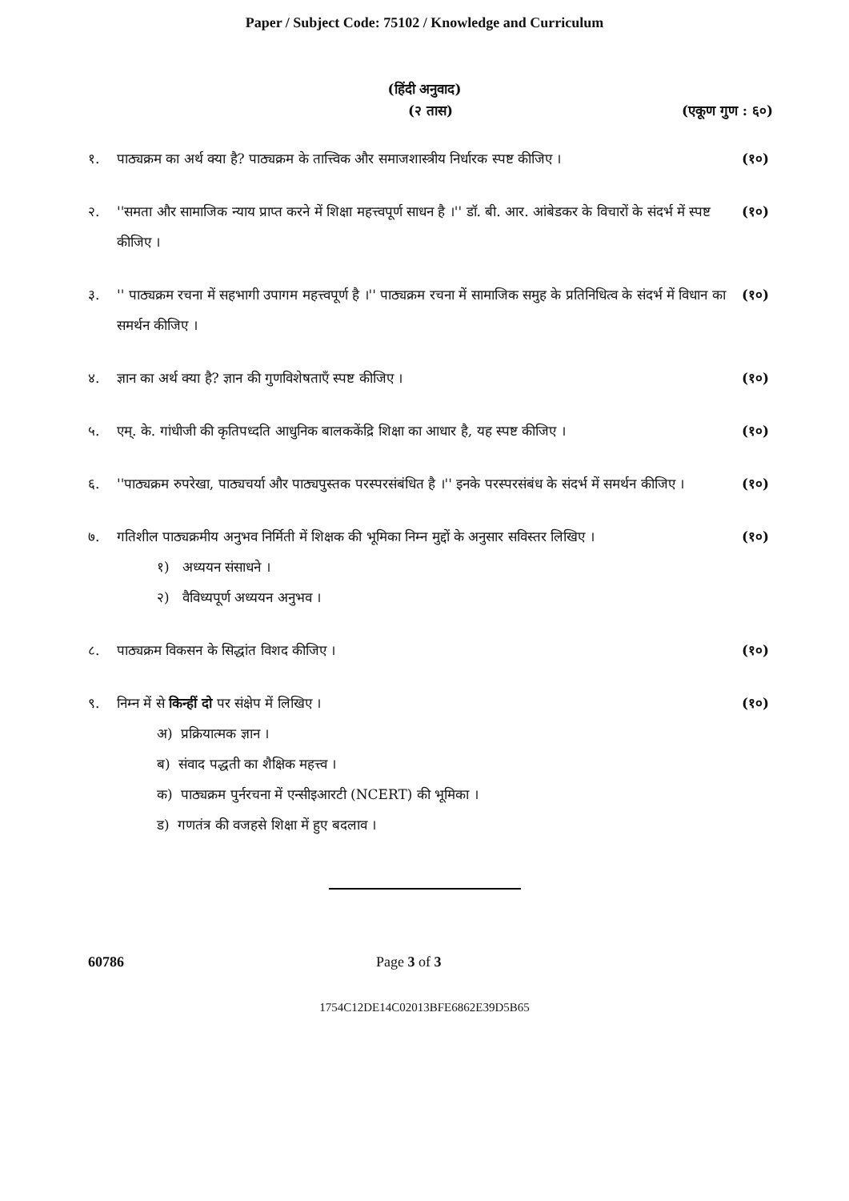Paper / Subject Code: 75102 / Knowledge and Curriculum
(हिंदी अनुवाद)
(२ तास) (एकूण गुण : ६०)
१. पाठ्यक्रम का अर्थ क्या है? पाठ्यक्रम के तात्त्विक और समाजशास्त्रीय निर्धारक स्पष्ट कीजिए । (१०)
२. ''समता और सामाजिक न्याय प्राप्त करने में शिक्षा महत्त्वपूर्ण साधन है ।'' डॉ. बी. आर. आंबेडकर के विचारों के संदर्भ में स्पष्ट कीजिए । (१०)
३. '' पाठ्यक्रम रचना में सहभागी उपागम महत्त्वपूर्ण है ।'' पाठ्यक्रम रचना में सामाजिक समुह के प्रतिनिधित्व के संदर्भ में विधान का समर्थन कीजिए । (१०)
४. ज्ञान का अर्थ क्या है? ज्ञान की गुणविशेषताएँ स्पष्ट कीजिए । (१०)
५. एम्. के. गांधीजी की कृतिपध्दति आधुनिक बालककेंद्रि शिक्षा का आधार है, यह स्पष्ट कीजिए । (१०)
६. ''पाठ्यक्रम रुपरेखा, पाठ्यचर्या और पाठ्यपुस्तक परस्परसंबंधित है ।'' इनके परस्परसंबंध के संदर्भ में समर्थन कीजिए । (१०)
७. गतिशील पाठ्यक्रमीय अनुभव निर्मिती में शिक्षक की भूमिका निम्न मुद्दों के अनुसार सविस्तर लिखिए ।
१) अध्ययन संसाधने ।
२) वैविध्यपूर्ण अध्ययन अनुभव ।
(१०)
८. पाठ्यक्रम विकसन के सिद्धांत विशद कीजिए । (१०)
९. निम्न में से किन्हीं दो पर संक्षेप में लिखिए ।
अ) प्रक्रियात्मक ज्ञान ।
ब) संवाद पद्धती का शैक्षिक महत्त्व ।
क) पाठ्यक्रम पुर्नरचना में एन्सीइआरटी (NCERT) की भूमिका ।
ड) गणतंत्र की वजहसे शिक्षा में हुए बदलाव ।
(१०)
60786 Page 3 of 3
1754C12DE14C02013BFE6862E39D5B65